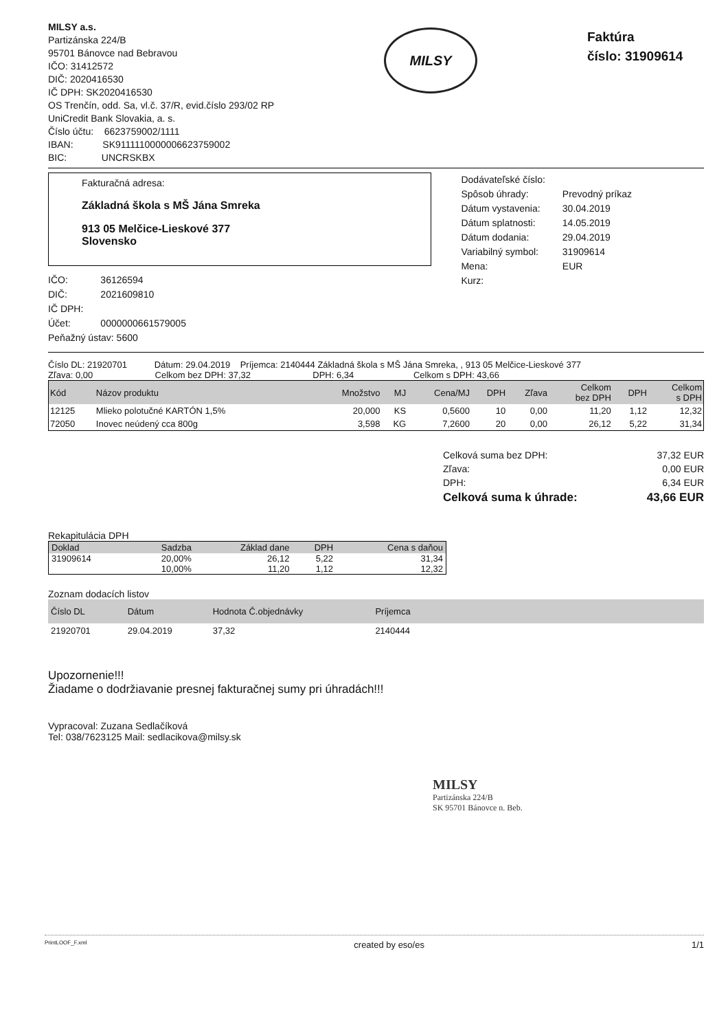MILSY a.s.
Partizánska 224/B
95701 Bánovce nad Bebravou
IČO: 31412572
DIČ: 2020416530
IČ DPH: SK2020416530
OS Trenčín, odd. Sa, vl.č. 37/R, evid.číslo 293/02 RP
UniCredit Bank Slovakia, a. s.
Číslo účtu: 6623759002/1111
IBAN: SK9111110000006623759002
BIC: UNCRSKBX
MILSY
Faktúra
číslo: 31909614
Fakturačná adresa:
Základná škola s MŠ Jána Smreka
913 05 Melčice-Lieskové 377
Slovensko
| IČO: | 36126594 |
| DIČ: | 2021609810 |
| IČ DPH: | |
| Účet: | 0000000661579005 |
| Peňažný ústav: 5600 | |
| Dodávateľské číslo: | |
| Spôsob úhrady: | Prevodný príkaz |
| Dátum vystavenia: | 30.04.2019 |
| Dátum splatnosti: | 14.05.2019 |
| Dátum dodania: | 29.04.2019 |
| Variabilný symbol: | 31909614 |
| Mena: | EUR |
| Kurz: | |
Číslo DL: 21920701 Dátum: 29.04.2019 Príjemca: 2140444 Základná škola s MŠ Jána Smreka, , 913 05 Melčice-Lieskové 377
Zľava: 0,00 Celkom bez DPH: 37,32 DPH: 6,34 Celkom s DPH: 43,66
| Kód | Názov produktu | Množstvo | MJ | Cena/MJ | DPH | Zľava | Celkom bez DPH | DPH | Celkom s DPH |
| --- | --- | --- | --- | --- | --- | --- | --- | --- | --- |
| 12125 | Mlieko polotučné KARTÓN 1,5% | 20,000 | KS | 0,5600 | 10 | 0,00 | 11,20 | 1,12 | 12,32 |
| 72050 | Inovec neúdený cca 800g | 3,598 | KG | 7,2600 | 20 | 0,00 | 26,12 | 5,22 | 31,34 |
| Celková suma bez DPH: | 37,32 EUR |
| Zľava: | 0,00 EUR |
| DPH: | 6,34 EUR |
| Celková suma k úhrade: | 43,66 EUR |
Rekapitulácia DPH
| Doklad | Sadzba | Základ dane | DPH | Cena s daňou |
| --- | --- | --- | --- | --- |
| 31909614 | 20,00% | 26,12 | 5,22 | 31,34 |
| | 10,00% | 11,20 | 1,12 | 12,32 |
Zoznam dodacích listov
| Číslo DL | Dátum | Hodnota Č.objednávky | Príjemca | |
| --- | --- | --- | --- | --- |
| 21920701 | 29.04.2019 | 37,32 | 2140444 | |
Upozornenie!!!
Žiadame o dodržiavanie presnej fakturačnej sumy pri úhradách!!!
Vypracoval: Zuzana Sedlačíková
Tel: 038/7623125 Mail: sedlacikova@milsy.sk
MILSY
Partizánska 224/B
SK 95701 Bánovce n. Beb.
PrintLOOF_F.xml created by eso/es 1/1